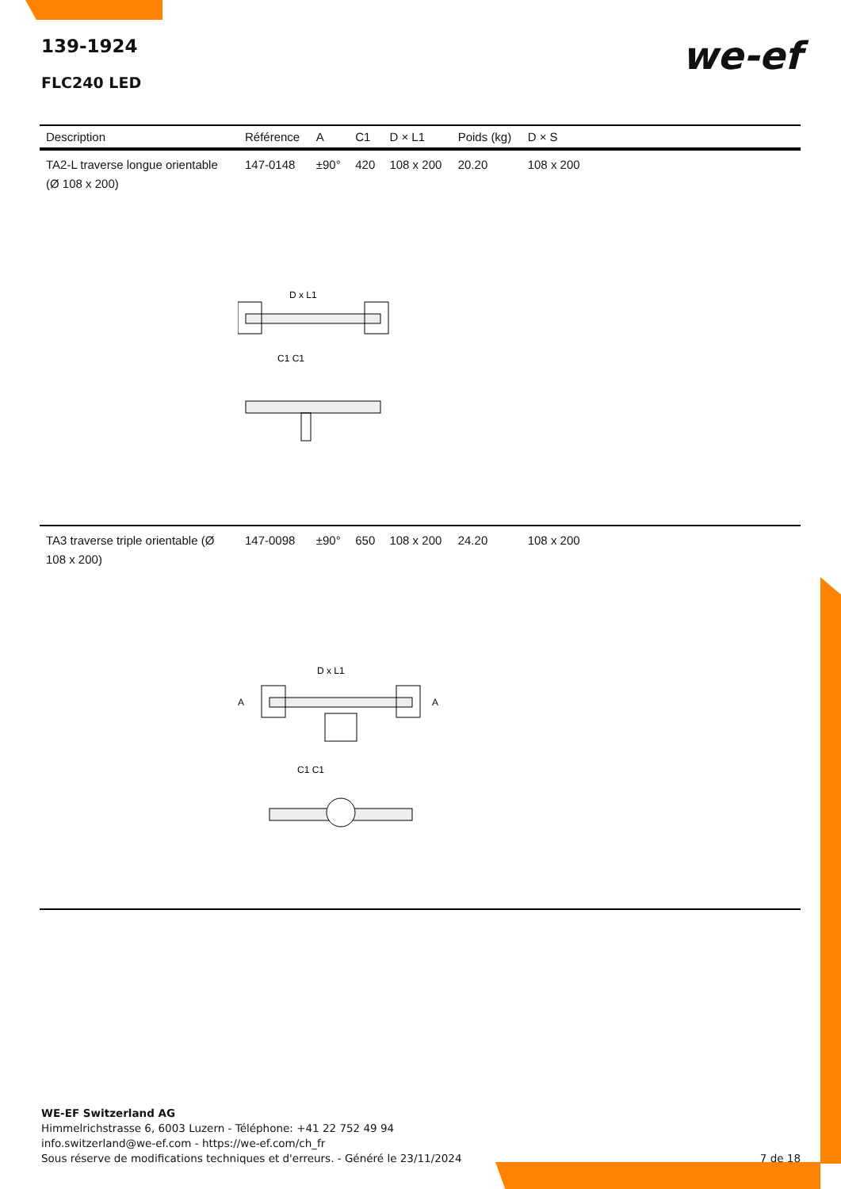139-1924
FLC240 LED
we-ef
| Description | Référence | A | C1 | D × L1 | Poids (kg) | D × S | |
| --- | --- | --- | --- | --- | --- | --- | --- |
| TA2-L traverse longue orientable (Ø 108 x 200) | 147-0148 | ±90° | 420 | 108 x 200 | 20.20 | 108 x 200 | |
| D x L1 C1 C1 | | | | | | | |
| TA3 traverse triple orientable (Ø 108 x 200) | 147-0098 | ±90° | 650 | 108 x 200 | 24.20 | 108 x 200 | |
| D x L1 A A C1 C1 | | | | | | | |
WE-EF Switzerland AG
Himmelrichstrasse 6, 6003 Luzern - Téléphone: +41 22 752 49 94
info.switzerland@we-ef.com - https://we-ef.com/ch_fr
Sous réserve de modifications techniques et d'erreurs. - Généré le 23/11/2024
7 de 18